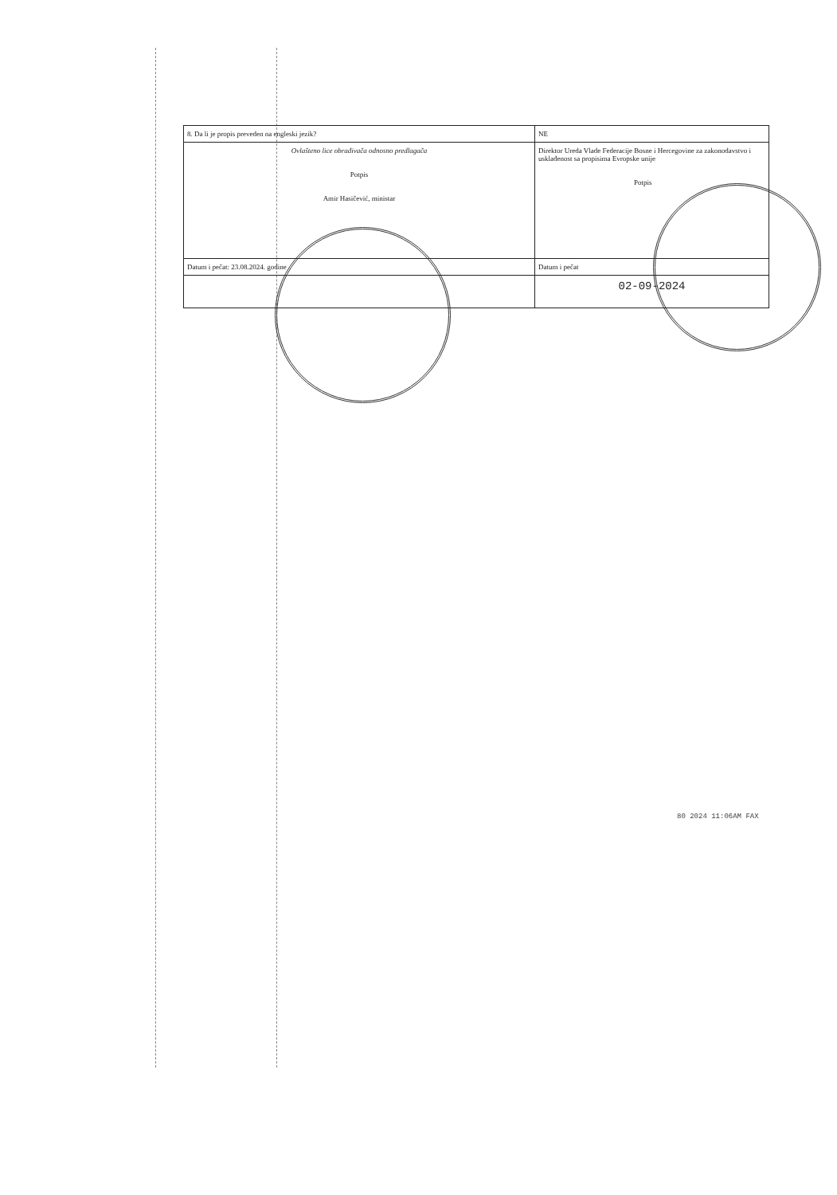| 8. Da li je propis preveden na engleski jezik? | NE |
| Ovlašteno lice obrađivača odnosno predlagača Potpis Amir Hasičević, ministar | Direktor Ureda Vlade Federacije Bosne i Hercegovine za zakonodavstvo i usklađenost sa propisima Evropske unije Potpis |
| Datum i pečat: 23.08.2024. godine | Datum i pečat |
| | 02-09-2024 |
80 2024 11:06AM FAX